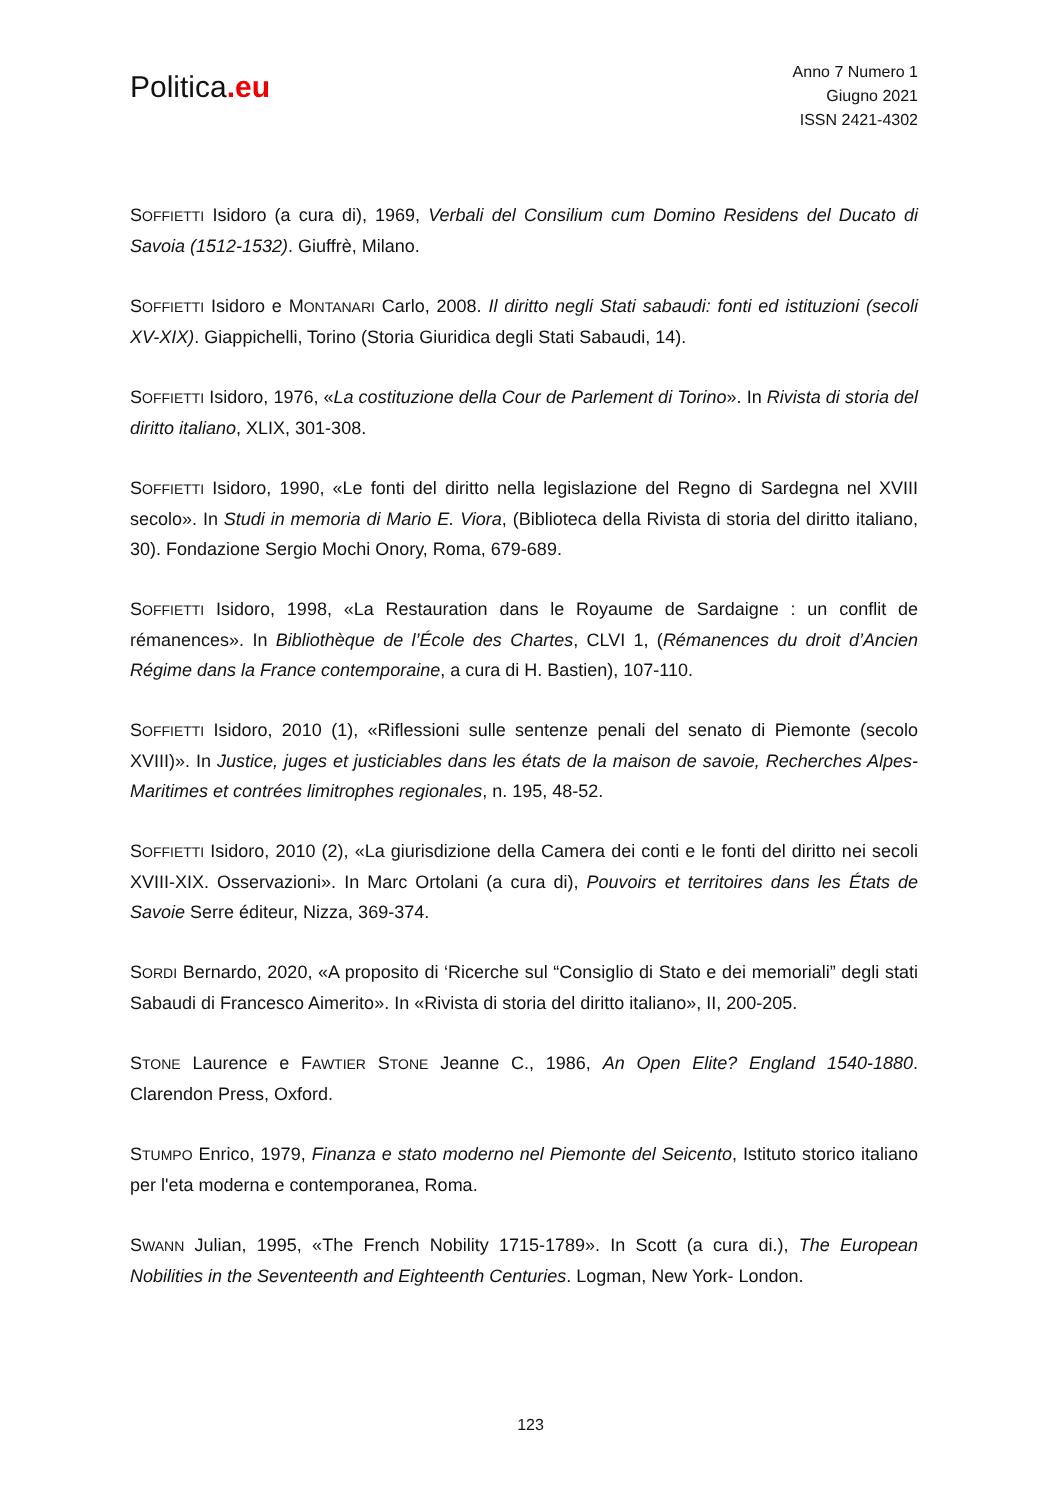Politica.eu
Anno 7 Numero 1
Giugno 2021
ISSN 2421-4302
SOFFIETTI Isidoro (a cura di), 1969, Verbali del Consilium cum Domino Residens del Ducato di Savoia (1512-1532). Giuffrè, Milano.
SOFFIETTI Isidoro e MONTANARI Carlo, 2008. Il diritto negli Stati sabaudi: fonti ed istituzioni (secoli XV-XIX). Giappichelli, Torino (Storia Giuridica degli Stati Sabaudi, 14).
SOFFIETTI Isidoro, 1976, «La costituzione della Cour de Parlement di Torino». In Rivista di storia del diritto italiano, XLIX, 301-308.
SOFFIETTI Isidoro, 1990, «Le fonti del diritto nella legislazione del Regno di Sardegna nel XVIII secolo». In Studi in memoria di Mario E. Viora, (Biblioteca della Rivista di storia del diritto italiano, 30). Fondazione Sergio Mochi Onory, Roma, 679-689.
SOFFIETTI Isidoro, 1998, «La Restauration dans le Royaume de Sardaigne : un conflit de rémanences». In Bibliothèque de l’École des Chartes, CLVI 1, (Rémanences du droit d’Ancien Régime dans la France contemporaine, a cura di H. Bastien), 107-110.
SOFFIETTI Isidoro, 2010 (1), «Riflessioni sulle sentenze penali del senato di Piemonte (secolo XVIII)». In Justice, juges et justiciables dans les états de la maison de savoie, Recherches Alpes-Maritimes et contrées limitrophes regionales, n. 195, 48-52.
SOFFIETTI Isidoro, 2010 (2), «La giurisdizione della Camera dei conti e le fonti del diritto nei secoli XVIII-XIX. Osservazioni». In Marc Ortolani (a cura di), Pouvoirs et territoires dans les États de Savoie Serre éditeur, Nizza, 369-374.
SORDI Bernardo, 2020, «A proposito di ‘Ricerche sul “Consiglio di Stato e dei memoriali” degli stati Sabaudi di Francesco Aimerito». In «Rivista di storia del diritto italiano», II, 200-205.
STONE Laurence e FAWTIER STONE Jeanne C., 1986, An Open Elite? England 1540-1880. Clarendon Press, Oxford.
STUMPO Enrico, 1979, Finanza e stato moderno nel Piemonte del Seicento, Istituto storico italiano per l'eta moderna e contemporanea, Roma.
SWANN Julian, 1995, «The French Nobility 1715-1789». In Scott (a cura di.), The European Nobilities in the Seventeenth and Eighteenth Centuries. Logman, New York- London.
123